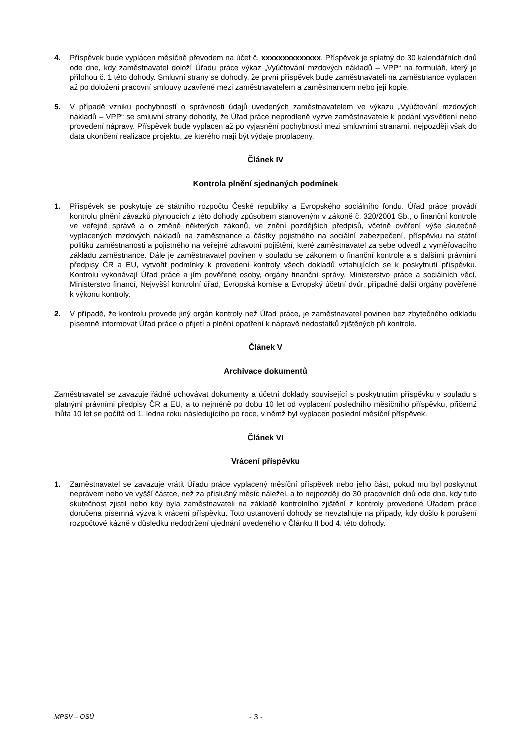4. Příspěvek bude vyplácen měsíčně převodem na účet č. xxxxxxxxxxxxxx. Příspěvek je splatný do 30 kalendářních dnů ode dne, kdy zaměstnavatel doloží Úřadu práce výkaz „Vyúčtování mzdových nákladů – VPP“ na formuláři, který je přílohou č. 1 této dohody. Smluvní strany se dohodly, že první příspěvek bude zaměstnavateli na zaměstnance vyplacen až po doložení pracovní smlouvy uzavřené mezi zaměstnavatelem a zaměstnancem nebo její kopie.
5. V případě vzniku pochybností o správnosti údajů uvedených zaměstnavatelem ve výkazu „Vyúčtování mzdových nákladů – VPP“ se smluvní strany dohodly, že Úřad práce neprodleně vyzve zaměstnavatele k podání vysvětlení nebo provedení nápravy. Příspěvek bude vyplacen až po vyjasnění pochybností mezi smluvními stranami, nejpozději však do data ukončení realizace projektu, ze kterého mají být výdaje proplaceny.
Článek IV
Kontrola plnění sjednaných podmínek
1. Příspěvek se poskytuje ze státního rozpočtu České republiky a Evropského sociálního fondu. Úřad práce provádí kontrolu plnění závazků plynoucích z této dohody způsobem stanoveným v zákoně č. 320/2001 Sb., o finanční kontrole ve veřejné správě a o změně některých zákonů, ve znění pozdějších předpisů, včetně ověření výše skutečně vyplacených mzdových nákladů na zaměstnance a částky pojistného na sociální zabezpečení, příspěvku na státní politiku zaměstnanosti a pojistného na veřejné zdravotní pojištění, které zaměstnavatel za sebe odvedl z vyměřovacího základu zaměstnance. Dále je zaměstnavatel povinen v souladu se zákonem o finanční kontrole a s dalšími právními předpisy ČR a EU, vytvořit podmínky k provedení kontroly všech dokladů vztahujících se k poskytnutí příspěvku. Kontrolu vykonávají Úřad práce a jím pověřené osoby, orgány finanční správy, Ministerstvo práce a sociálních věcí, Ministerstvo financí, Nejvyšší kontrolní úřad, Evropská komise a Evropský účetní dvůr, případně další orgány pověřené k výkonu kontroly.
2. V případě, že kontrolu provede jiný orgán kontroly než Úřad práce, je zaměstnavatel povinen bez zbytečného odkladu písemně informovat Úřad práce o přijetí a plnění opatření k nápravě nedostatků zjištěných při kontrole.
Článek V
Archivace dokumentů
Zaměstnavatel se zavazuje řádně uchovávat dokumenty a účetní doklady související s poskytnutím příspěvku v souladu s platnými právními předpisy ČR a EU, a to nejméně po dobu 10 let od vyplacení posledního měsíčního příspěvku, přičemž lhůta 10 let se počítá od 1. ledna roku následujícího po roce, v němž byl vyplacen poslední měsíční příspěvek.
Článek VI
Vrácení příspěvku
1. Zaměstnavatel se zavazuje vrátit Úřadu práce vyplacený měsíční příspěvek nebo jeho část, pokud mu byl poskytnut neprávem nebo ve vyšší částce, než za příslušný měsíc náležel, a to nejpozději do 30 pracovních dnů ode dne, kdy tuto skutečnost zjistil nebo kdy byla zaměstnavateli na základě kontrolního zjištění z kontroly provedené Úřadem práce doručena písemná výzva k vrácení příspěvku. Toto ustanovení dohody se nevztahuje na případy, kdy došlo k porušení rozpočtové kázně v důsledku nedodržení ujednání uvedeného v Článku II bod 4. této dohody.
MPSV – OSÚ - 3 -